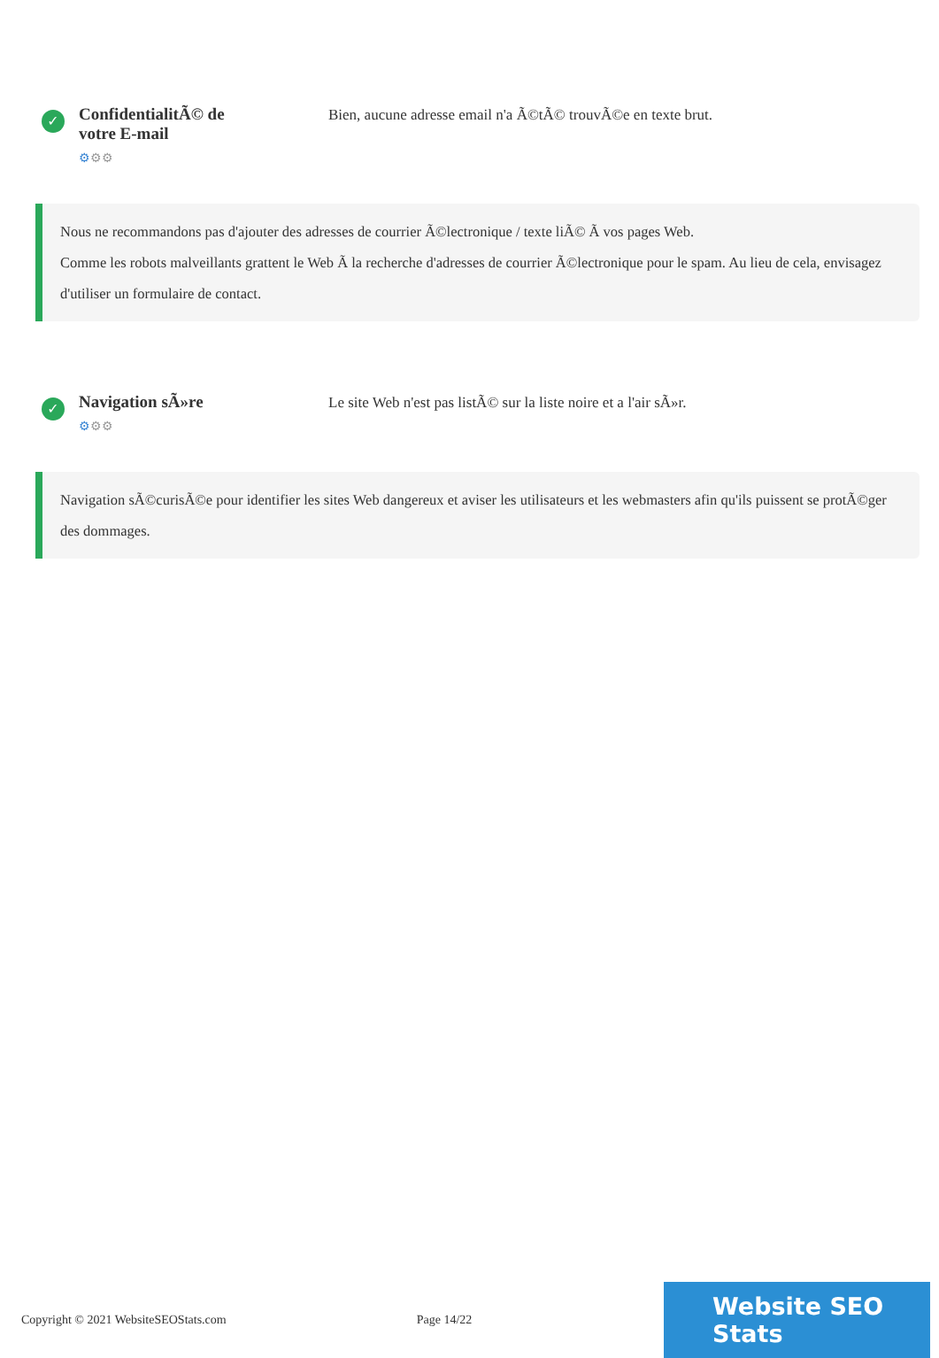✓
ConfidentialitÃ© de votre E-mail
⚙⚙⚙
Bien, aucune adresse email n'a Ã©tÃ© trouvÃ©e en texte brut.
Nous ne recommandons pas d'ajouter des adresses de courrier Ã©lectronique / texte liÃ© Ã vos pages Web.
Comme les robots malveillants grattent le Web Ã la recherche d'adresses de courrier Ã©lectronique pour le spam. Au lieu de cela, envisagez d'utiliser un formulaire de contact.
✓
Navigation sÃ»re
⚙⚙⚙
Le site Web n'est pas listÃ© sur la liste noire et a l'air sÃ»r.
Navigation sÃ©curisÃ©e pour identifier les sites Web dangereux et aviser les utilisateurs et les webmasters afin qu'ils puissent se protÃ©ger des dommages.
Copyright © 2021 WebsiteSEOStats.com Page 14/22
Website SEO Stats